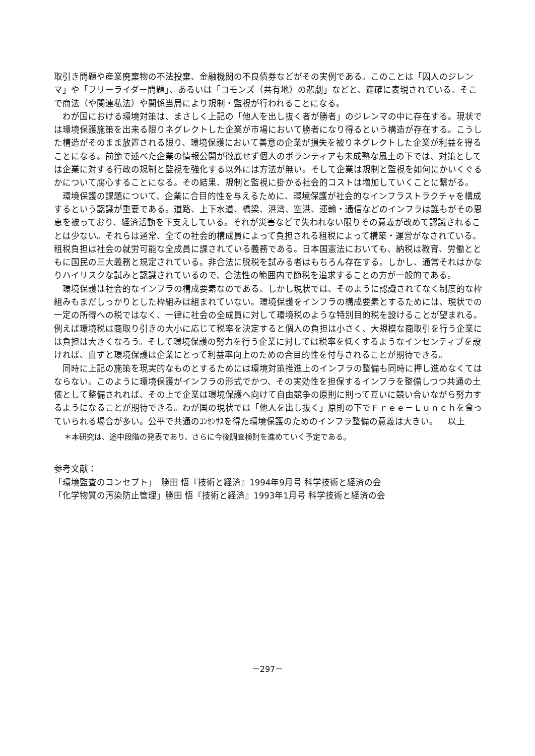取引き問題や産業廃棄物の不法投棄、金融機関の不良債券などがその実例である。このことは「囚人のジレンマ」や「フリーライダー問題」、あるいは「コモンズ（共有地）の悲劇」などと、適確に表現されている。そこで商法（や関連私法）や関係当局により規制・監視が行われることになる。
わが国における環境対策は、まさしく上記の「他人を出し抜く者が勝者」のジレンマの中に存在する。現状では環境保護施策を出来る限りネグレクトした企業が市場において勝者になり得るという構造が存在する。こうした構造がそのまま放置される限り、環境保護において善意の企業が損失を被りネグレクトした企業が利益を得ることになる。前節で述べた企業の情報公開が徹底せず個人のボランティアも未成熟な風土の下では、対策としては企業に対する行政の規制と監視を強化する以外には方法が無い。そして企業は規制と監視を如何にかいくぐるかについて腐心することになる。その結果、規制と監視に掛かる社会的コストは増加していくことに繋がる。
環境保護の課題について、企業に合目的性を与えるために、環境保護が社会的なインフラストラクチャを構成するという認識が重要である。道路、上下水道、橋梁、港湾、空港、運輸・通信などのインフラは誰もがその恩恵を被っており、経済活動を下支えしている。それが災害などで失われない限りその意義が改めて認識されることは少ない。それらは通常、全ての社会的構成員によって負担される租税によって構築・運営がなされている。租税負担は社会の就労可能な全成員に課されている義務である。日本国憲法においても、納税は教育、労働とともに国民の三大義務と規定されている。非合法に脱税を試みる者はもちろん存在する。しかし、通常それはかなりハイリスクな試みと認識されているので、合法性の範囲内で節税を追求することの方が一般的である。
環境保護は社会的なインフラの構成要素なのである。しかし現状では、そのように認識されてなく制度的な枠組みもまだしっかりとした枠組みは組まれていない。環境保護をインフラの構成要素とするためには、現状での一定の所得への税ではなく、一律に社会の全成員に対して環境税のような特別目的税を設けることが望まれる。例えば環境税は商取り引きの大小に応じて税率を決定すると個人の負担は小さく、大規模な商取引を行う企業には負担は大きくなろう。そして環境保護の努力を行う企業に対しては税率を低くするようなインセンティブを設ければ、自ずと環境保護は企業にとって利益率向上のための合目的性を付与されることが期待できる。
同時に上記の施策を現実的なものとするためには環境対策推進上のインフラの整備も同時に押し進めなくてはならない。このように環境保護がインフラの形式でかつ、その実効性を担保するインフラを整備しつつ共通の土俵として整備されれば、その上で企業は環境保護へ向けて自由競争の原則に則って互いに競い合いながら努力するようになることが期待できる。わが国の現状では「他人を出し抜く」原則の下でＦｒｅｅ－Ｌｕｎｃｈを食っていられる場合が多い。公平で共通のｺﾝｾﾝｻｽを得た環境保護のためのインフラ整備の意義は大きい。 以上
＊本研究は、途中段階の発表であり、さらに今後調査検討を進めていく予定である。
参考文献：
「環境監査のコンセプト」　勝田 悟『技術と経済』1994年9月号 科学技術と経済の会
「化学物質の汚染防止管理」勝田 悟『技術と経済』1993年1月号 科学技術と経済の会
－297－